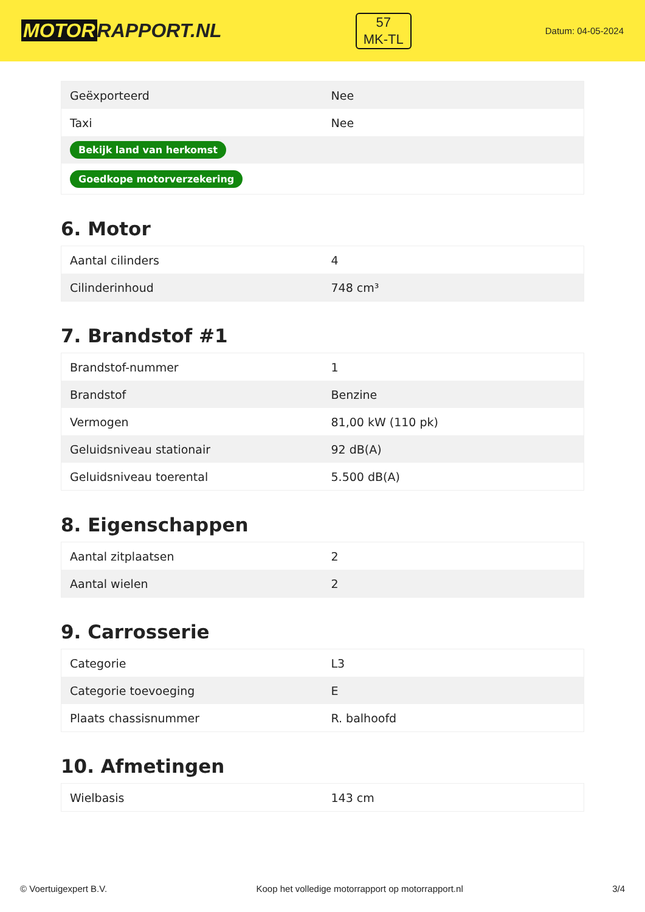MOTOR RAPPORT.NL
57
MK-TL
Datum: 04-05-2024
| Geëxporteerd | Nee |
| Taxi | Nee |
| Bekijk land van herkomst | |
| Goedkope motorverzekering | |
6. Motor
| Aantal cilinders | 4 |
| Cilinderinhoud | 748 cm³ |
7. Brandstof #1
| Brandstof-nummer | 1 |
| Brandstof | Benzine |
| Vermogen | 81,00 kW (110 pk) |
| Geluidsniveau stationair | 92 dB(A) |
| Geluidsniveau toerental | 5.500 dB(A) |
8. Eigenschappen
| Aantal zitplaatsen | 2 |
| Aantal wielen | 2 |
9. Carrosserie
| Categorie | L3 |
| Categorie toevoeging | E |
| Plaats chassisnummer | R. balhoofd |
10. Afmetingen
| Wielbasis | 143 cm |
© Voertuigexpert B.V. Koop het volledige motorrapport op motorrapport.nl 3/4